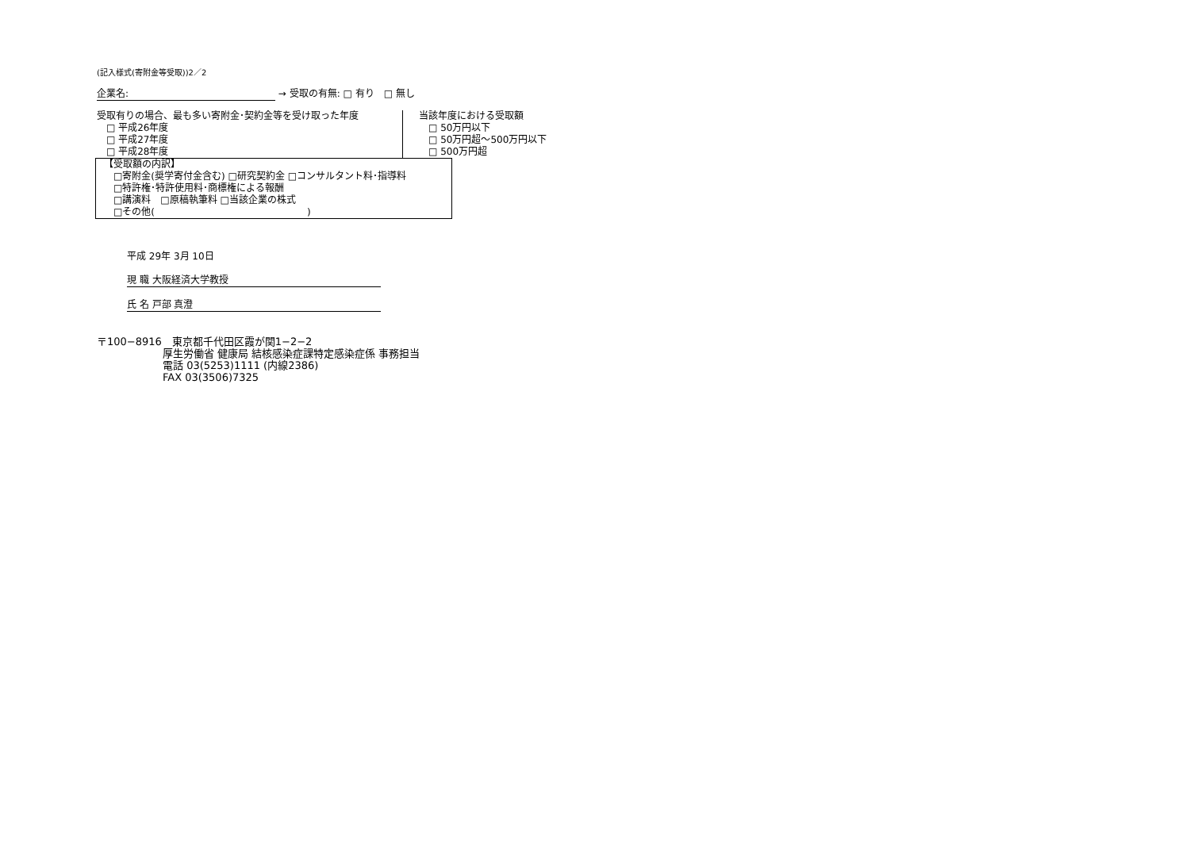(記入様式(寄附金等受取))2／2
企業名: → 受取の有無: □ 有り　□ 無し
受取有りの場合、最も多い寄附金･契約金等を受け取った年度
　□ 平成26年度
　□ 平成27年度
　□ 平成28年度
当該年度における受取額
　□ 50万円以下
　□ 50万円超～500万円以下
　□ 500万円超
【受取額の内訳】
　□寄附金(奨学寄付金含む) □研究契約金 □コンサルタント料･指導料
　□特許権･特許使用料･商標権による報酬
　□講演料　□原稿執筆料 □当該企業の株式
　□その他(　　　　　　　　　　　　　　　　)
平成 29年 3月 10日
現 職 大阪経済大学教授
氏 名 戸部 真澄
〒100−8916　東京都千代田区霞が関1−2−2
厚生労働省 健康局 結核感染症課特定感染症係 事務担当
電話 03(5253)1111 (内線2386)
FAX 03(3506)7325